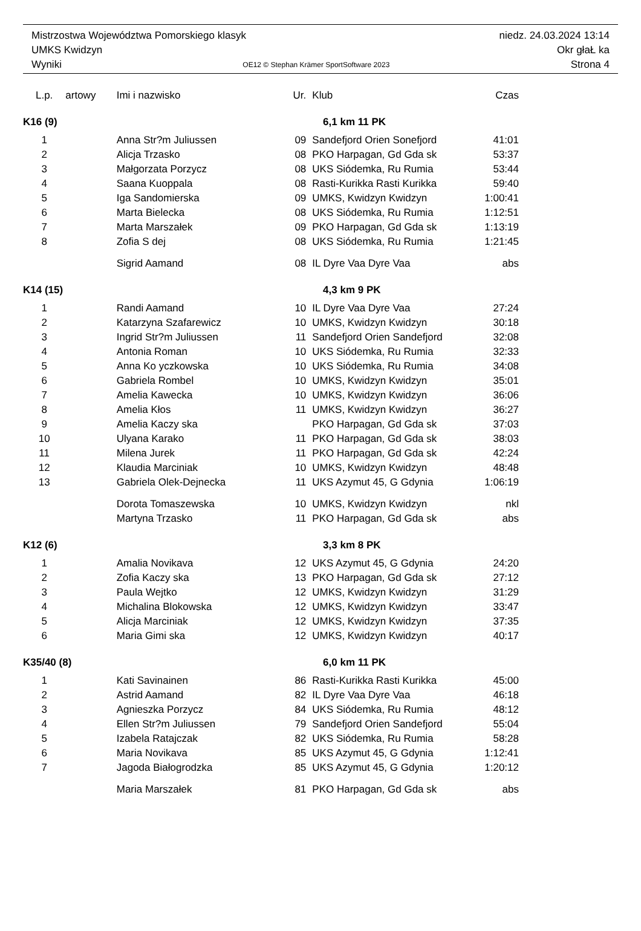Mistrzostwa Województwa Pomorskiego klasyk niedz. 24.03.2024 13:14
UMKS Kwidzyn Okr głaŁ ka
Wyniki OE12 © Stephan Krämer SportSoftware 2023 Strona 4
| L.p. | artowy | Imi i nazwisko | Ur. | Klub | Czas |
| --- | --- | --- | --- | --- | --- |
| K16 (9) | | | 6,1 km 11 PK | | |
| 1 | | Anna Str?m Juliussen | 09 | Sandefjord Orien Sonefjord | 41:01 |
| 2 | | Alicja Trzasko | 08 | PKO Harpagan, Gd Gda sk | 53:37 |
| 3 | | Małgorzata Porzycz | 08 | UKS Siódemka, Ru Rumia | 53:44 |
| 4 | | Saana Kuoppala | 08 | Rasti-Kurikka Rasti Kurikka | 59:40 |
| 5 | | Iga Sandomierska | 09 | UMKS, Kwidzyn Kwidzyn | 1:00:41 |
| 6 | | Marta Bielecka | 08 | UKS Siódemka, Ru Rumia | 1:12:51 |
| 7 | | Marta Marszałek | 09 | PKO Harpagan, Gd Gda sk | 1:13:19 |
| 8 | | Zofia S dej | 08 | UKS Siódemka, Ru Rumia | 1:21:45 |
| | | Sigrid Aamand | 08 | IL Dyre Vaa Dyre Vaa | abs |
| K14 (15) | | | 4,3 km 9 PK | | |
| 1 | | Randi Aamand | 10 | IL Dyre Vaa Dyre Vaa | 27:24 |
| 2 | | Katarzyna Szafarewicz | 10 | UMKS, Kwidzyn Kwidzyn | 30:18 |
| 3 | | Ingrid Str?m Juliussen | 11 | Sandefjord Orien Sandefjord | 32:08 |
| 4 | | Antonia Roman | 10 | UKS Siódemka, Ru Rumia | 32:33 |
| 5 | | Anna Ko yczkowska | 10 | UKS Siódemka, Ru Rumia | 34:08 |
| 6 | | Gabriela Rombel | 10 | UMKS, Kwidzyn Kwidzyn | 35:01 |
| 7 | | Amelia Kawecka | 10 | UMKS, Kwidzyn Kwidzyn | 36:06 |
| 8 | | Amelia Kłos | 11 | UMKS, Kwidzyn Kwidzyn | 36:27 |
| 9 | | Amelia Kaczy ska | | PKO Harpagan, Gd Gda sk | 37:03 |
| 10 | | Ulyana Karako | 11 | PKO Harpagan, Gd Gda sk | 38:03 |
| 11 | | Milena Jurek | 11 | PKO Harpagan, Gd Gda sk | 42:24 |
| 12 | | Klaudia Marciniak | 10 | UMKS, Kwidzyn Kwidzyn | 48:48 |
| 13 | | Gabriela Olek-Dejnecka | 11 | UKS Azymut 45, G Gdynia | 1:06:19 |
| | | Dorota Tomaszewska | 10 | UMKS, Kwidzyn Kwidzyn | nkl |
| | | Martyna Trzasko | 11 | PKO Harpagan, Gd Gda sk | abs |
| K12 (6) | | | 3,3 km 8 PK | | |
| 1 | | Amalia Novikava | 12 | UKS Azymut 45, G Gdynia | 24:20 |
| 2 | | Zofia Kaczy ska | 13 | PKO Harpagan, Gd Gda sk | 27:12 |
| 3 | | Paula Wejtko | 12 | UMKS, Kwidzyn Kwidzyn | 31:29 |
| 4 | | Michalina Blokowska | 12 | UMKS, Kwidzyn Kwidzyn | 33:47 |
| 5 | | Alicja Marciniak | 12 | UMKS, Kwidzyn Kwidzyn | 37:35 |
| 6 | | Maria Gimi ska | 12 | UMKS, Kwidzyn Kwidzyn | 40:17 |
| K35/40 (8) | | | 6,0 km 11 PK | | |
| 1 | | Kati Savinainen | 86 | Rasti-Kurikka Rasti Kurikka | 45:00 |
| 2 | | Astrid Aamand | 82 | IL Dyre Vaa Dyre Vaa | 46:18 |
| 3 | | Agnieszka Porzycz | 84 | UKS Siódemka, Ru Rumia | 48:12 |
| 4 | | Ellen Str?m Juliussen | 79 | Sandefjord Orien Sandefjord | 55:04 |
| 5 | | Izabela Ratajczak | 82 | UKS Siódemka, Ru Rumia | 58:28 |
| 6 | | Maria Novikava | 85 | UKS Azymut 45, G Gdynia | 1:12:41 |
| 7 | | Jagoda Białogrodzka | 85 | UKS Azymut 45, G Gdynia | 1:20:12 |
| | | Maria Marszałek | 81 | PKO Harpagan, Gd Gda sk | abs |